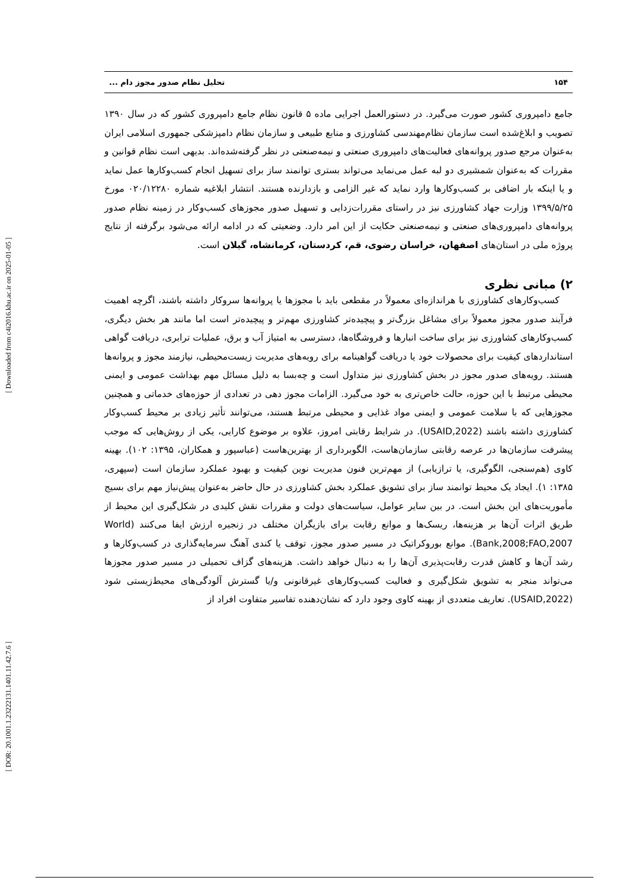[ Downloaded from c4i2016.khu.ac.ir on 2025-01-05 ]
[ DOR: 20.1001.1.23222131.1401.11.42.7.6 ]
۱۵۴ تحلیل نظام صدور مجوز دام ...
جامع دامپروری کشور صورت می‌گیرد. در دستورالعمل اجرایی ماده ۵ قانون نظام جامع دامپروری کشور که در سال ۱۳۹۰ تصویب و ابلاغ‌شده است سازمان نظام‌مهندسی کشاورزی و منابع طبیعی و سازمان نظام دامپزشکی جمهوری اسلامی ایران به‌عنوان مرجع صدور پروانه‌های فعالیت‌های دامپروری صنعتی و نیمه‌صنعتی در نظر گرفته‌شده‌اند. بدیهی است نظام قوانین و مقررات که به‌عنوان شمشیری دو لبه عمل می‌نماید می‌تواند بستری توانمند ساز برای تسهیل انجام کسب‌وکارها عمل نماید و یا اینکه بار اضافی بر کسب‌وکارها وارد نماید که غیر الزامی و بازدارنده هستند. انتشار ابلاغیه شماره ۰۲۰/۱۲۲۸۰ مورخ ۱۳۹۹/۵/۲۵ وزارت جهاد کشاورزی نیز در راستای مقررات‌زدایی و تسهیل صدور مجوزهای کسب‌وکار در زمینه نظام صدور پروانه‌های دامپروری‌های صنعتی و نیمه‌صنعتی حکایت از این امر دارد. وضعیتی که در ادامه ارائه می‌شود برگرفته از نتایج پروژه ملی در استان‌های اصفهان، خراسان رضوی، قم، کردستان، کرمانشاه، گیلان است.
۲) مبانی نظری
کسب‌وکارهای کشاورزی با هراندازه‌ای معمولاً در مقطعی باید با مجوزها یا پروانه‌ها سروکار داشته باشند، اگرچه اهمیت فرآیند صدور مجوز معمولاً برای مشاغل بزرگ‌تر و پیچیده‌تر کشاورزی مهم‌تر و پیچیده‌تر است اما مانند هر بخش دیگری، کسب‌وکارهای کشاورزی نیز برای ساخت انبارها و فروشگاه‌ها، دسترسی به امتیاز آب و برق، عملیات ترابری، دریافت گواهی استانداردهای کیفیت برای محصولات خود یا دریافت گواهینامه برای رویه‌های مدیریت زیست‌محیطی، نیازمند مجوز و پروانه‌ها هستند. رویه‌های صدور مجوز در بخش کشاورزی نیز متداول است و چه‌بسا به دلیل مسائل مهم بهداشت عمومی و ایمنی محیطی مرتبط با این حوزه، حالت خاص‌تری به خود می‌گیرد. الزامات مجوز دهی در تعدادی از حوزه‌های خدماتی و همچنین مجوزهایی که با سلامت عمومی و ایمنی مواد غذایی و محیطی مرتبط هستند، می‌توانند تأثیر زیادی بر محیط کسب‌وکار کشاورزی داشته باشند (USAID,2022). در شرایط رقابتی امروز، علاوه بر موضوع کارایی، یکی از روش‌هایی که موجب پیشرفت سازمان‌ها در عرصه رقابتی سازمان‌هاست، الگوبرداری از بهترین‌هاست (عباسپور و همکاران، ۱۳۹۵: ۱۰۲). بهینه کاوی (هم‌سنجی، الگوگیری، یا ترازیابی) از مهم‌ترین فنون مدیریت نوین کیفیت و بهبود عملکرد سازمان است (سپهری، ۱۳۸۵: ۱). ایجاد یک محیط توانمند ساز برای تشویق عملکرد بخش کشاورزی در حال حاضر به‌عنوان پیش‌نیاز مهم برای بسیج مأموریت‌های این بخش است. در بین سایر عوامل، سیاست‌های دولت و مقررات نقش کلیدی در شکل‌گیری این محیط از طریق اثرات آن‌ها بر هزینه‌ها، ریسک‌ها و موانع رقابت برای بازیگران مختلف در زنجیره ارزش ایفا می‌کنند (World Bank,2008;FAO,2007). موانع بوروکراتیک در مسیر صدور مجوز، توقف یا کندی آهنگ سرمایه‌گذاری در کسب‌وکارها و رشد آن‌ها و کاهش قدرت رقابت‌پذیری آن‌ها را به دنبال خواهد داشت. هزینه‌های گزاف تحمیلی در مسیر صدور مجوزها می‌تواند منجر به تشویق شکل‌گیری و فعالیت کسب‌وکارهای غیرقانونی و/یا گسترش آلودگی‌های محیط‌زیستی شود (USAID,2022). تعاریف متعددی از بهینه کاوی وجود دارد که نشان‌دهنده تفاسیر متفاوت افراد از